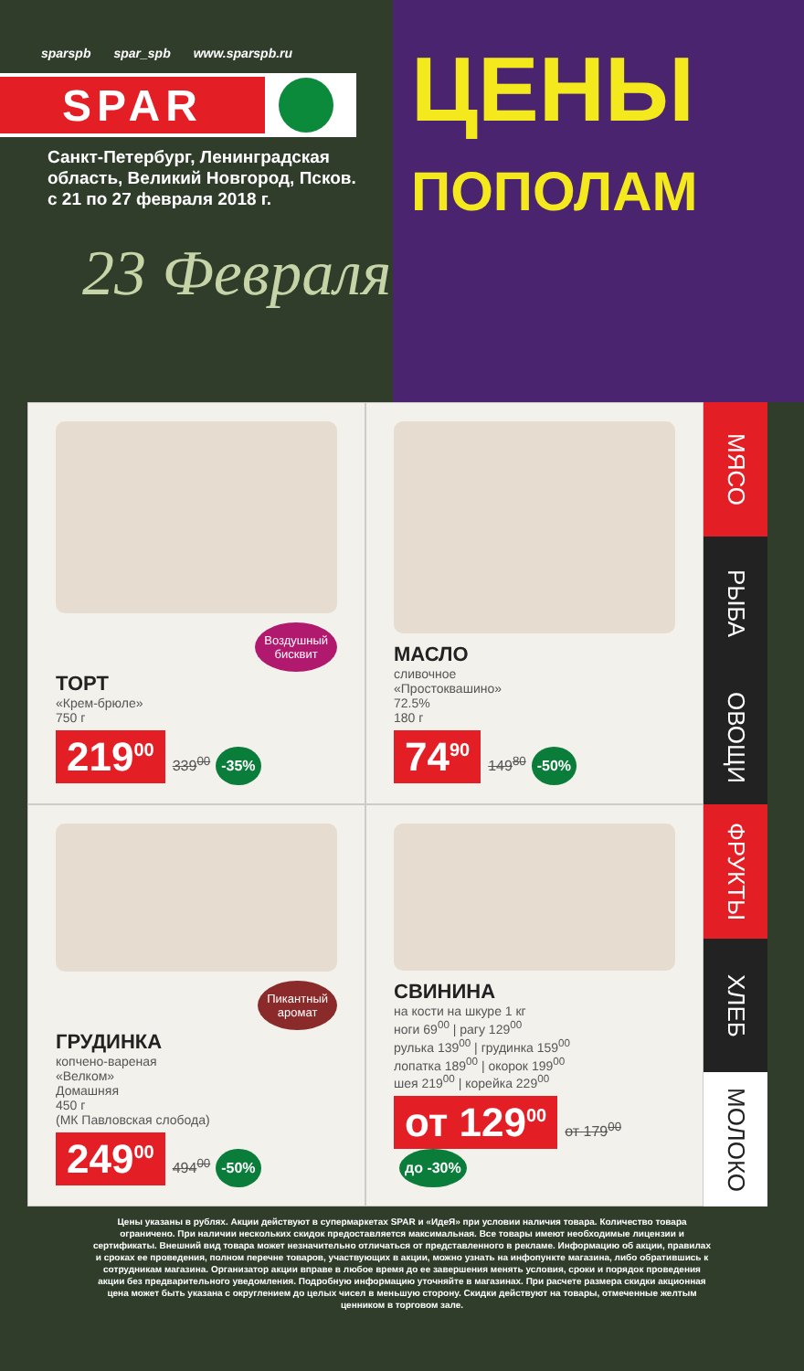sparspb spar_spb www.sparspb.ru
SPAR
Санкт-Петербург, Ленинградская
область, Великий Новгород, Псков.
с 21 по 27 февраля 2018 г.
23 Февраля
ЦЕНЫ
ПОПОЛАМ
Воздушный
бисквит
ТОРТ
«Крем-брюле»
750 г
219<sup>00</sup> 339<sup>00</sup> -35%
МАСЛО
сливочное
«Простоквашино»
72.5%
180 г
74<sup>90</sup> 149<sup>80</sup> -50%
Пикантный
аромат
ГРУДИНКА
копчено-вареная
«Велком»
Домашняя
450 г
(МК Павловская слобода)
249<sup>00</sup> 494<sup>00</sup> -50%
СВИНИНА
на кости на шкуре 1 кг
ноги 69<sup>00</sup> | рагу 129<sup>00</sup>
рулька 139<sup>00</sup> | грудинка 159<sup>00</sup>
лопатка 189<sup>00</sup> | окорок 199<sup>00</sup>
шея 219<sup>00</sup> | корейка 229<sup>00</sup>
от 129<sup>00</sup> от 179<sup>00</sup> до -30%
МЯСО
РЫБА
ОВОЩИ
ФРУКТЫ
ХЛЕБ
МОЛОКО
Цены указаны в рублях. Акции действуют в супермаркетах SPAR и «ИдеЯ» при условии наличия товара. Количество товара ограничено. При наличии нескольких скидок предоставляется максимальная. Все товары имеют необходимые лицензии и сертификаты. Внешний вид товара может незначительно отличаться от представленного в рекламе. Информацию об акции, правилах и сроках ее проведения, полном перечне товаров, участвующих в акции, можно узнать на инфопункте магазина, либо обратившись к сотрудникам магазина. Организатор акции вправе в любое время до ее завершения менять условия, сроки и порядок проведения акции без предварительного уведомления. Подробную информацию уточняйте в магазинах. При расчете размера скидки акционная цена может быть указана с округлением до целых чисел в меньшую сторону. Скидки действуют на товары, отмеченные желтым ценником в торговом зале.